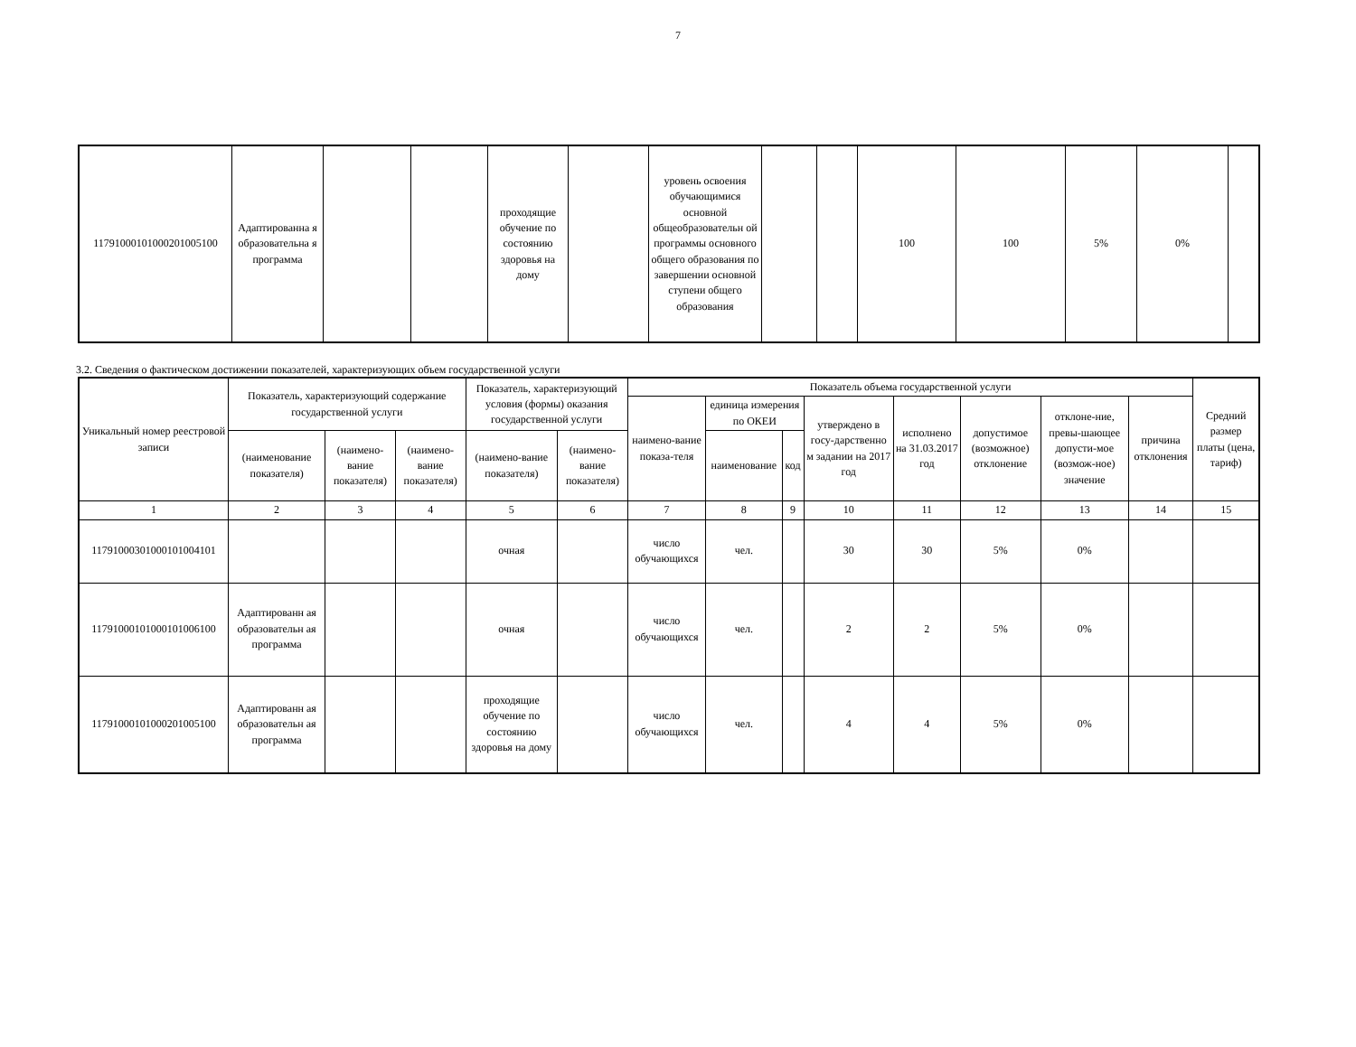7
| 11791000101000201005100 | Адаптированна я образовательна я программа | | | проходящие обучение по состоянию здоровья на дому | | уровень освоения обучающимися основной общеобразовательн ой программы основного общего образования по завершении основной ступени общего образования | | | 100 | 100 | 5% | 0% | |
3.2. Сведения о фактическом достижении показателей, характеризующих объем государственной услуги
| Уникальный номер реестровой записи | Показатель, характеризующий содержание государственной услуги | | | Показатель, характеризующий условия (формы) оказания государственной услуги | | Показатель объема государственной услуги | | | | | | | | Средний размер платы (цена, тариф) |
| --- | --- | --- | --- | --- | --- | --- | --- | --- | --- | --- | --- | --- | --- | --- |
| | | | | | | наимено-вание показа-теля | единица измерения по ОКЕИ | | утверждено в госу-дарственно м задании на 2017 год | исполнено на 31.03.2017 год | допустимое (возможное) отклонение | отклоне-ние, превы-шающее допусти-мое (возмож-ное) значение | причина отклонения | |
| | (наименование показателя) | (наимено-вание показателя) | (наимено-вание показателя) | (наимено-вание показателя) | (наимено-вание показателя) | | наименование | код | | | | | | |
| 1 | 2 | 3 | 4 | 5 | 6 | 7 | 8 | 9 | 10 | 11 | 12 | 13 | 14 | 15 |
| 11791000301000101004101 | | | | очная | | число обучающихся | чел. | | 30 | 30 | 5% | 0% | | |
| 11791000101000101006100 | Адаптированн ая образовательн ая программа | | | очная | | число обучающихся | чел. | | 2 | 2 | 5% | 0% | | |
| 11791000101000201005100 | Адаптированн ая образовательн ая программа | | | проходящие обучение по состоянию здоровья на дому | | число обучающихся | чел. | | 4 | 4 | 5% | 0% | | |